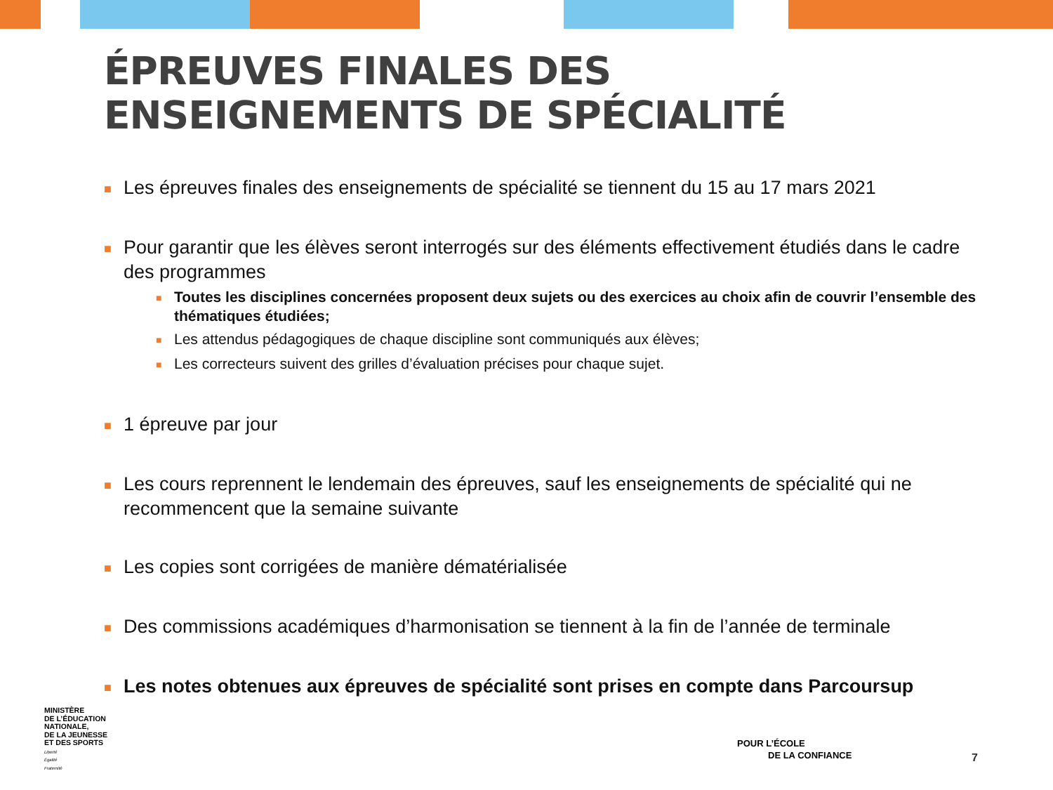ÉPREUVES FINALES DES
ENSEIGNEMENTS DE SPÉCIALITÉ
■
Les épreuves finales des enseignements de spécialité se tiennent du 15 au 17 mars 2021
■
Pour garantir que les élèves seront interrogés sur des éléments effectivement étudiés dans le cadre des programmes
■ Toutes les disciplines concernées proposent deux sujets ou des exercices au choix afin de couvrir l’ensemble des thématiques étudiées;
■ Les attendus pédagogiques de chaque discipline sont communiqués aux élèves;
■ Les correcteurs suivent des grilles d’évaluation précises pour chaque sujet.
■
1 épreuve par jour
■
Les cours reprennent le lendemain des épreuves, sauf les enseignements de spécialité qui ne recommencent que la semaine suivante
■
Les copies sont corrigées de manière dématérialisée
■
Des commissions académiques d’harmonisation se tiennent à la fin de l’année de terminale
■
Les notes obtenues aux épreuves de spécialité sont prises en compte dans Parcoursup
MINISTÈRE
DE L’ÉDUCATION
NATIONALE,
DE LA JEUNESSE
ET DES SPORTS
Liberté
Égalité
Fraternité
POUR L’ÉCOLE
DE LA CONFIANCE
7